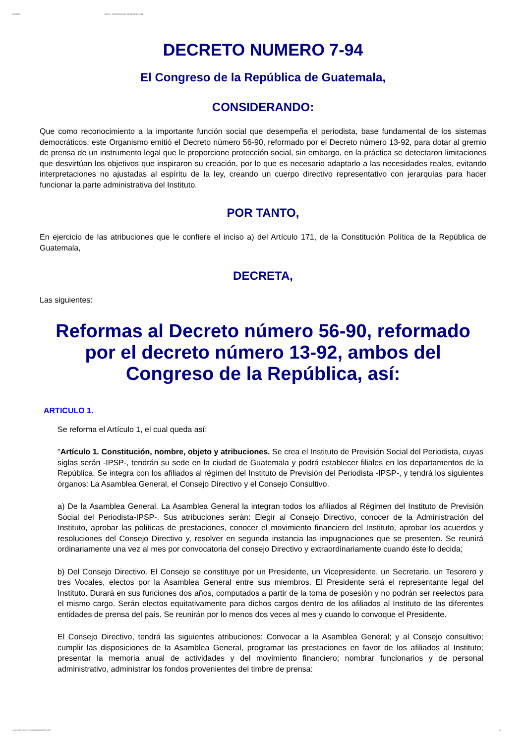20/09/12 INFILE - DECRETO DEL CONGRESO 7-94
DECRETO NUMERO 7-94
El Congreso de la República de Guatemala,
CONSIDERANDO:
Que como reconocimiento a la importante función social que desempeña el periodista, base fundamental de los sistemas democráticos, este Organismo emitió el Decreto número 56-90, reformado por el Decreto número 13-92, para dotar al gremio de prensa de un instrumento legal que le proporcione protección social, sin embargo, en la práctica se detectaron limitaciones que desvirtúan los objetivos que inspiraron su creación, por lo que es necesario adaptarlo a las necesidades reales, evitando interpretaciones no ajustadas al espíritu de la ley, creando un cuerpo directivo representativo con jerarquías para hacer funcionar la parte administrativa del Instituto.
POR TANTO,
En ejercicio de las atribuciones que le confiere el inciso a) del Artículo 171, de la Constitución Política de la República de Guatemala,
DECRETA,
Las siguientes:
Reformas al Decreto número 56-90, reformado por el decreto número 13-92, ambos del Congreso de la República, así:
ARTICULO 1.
Se reforma el Artículo 1, el cual queda así:
"Artículo 1. Constitución, nombre, objeto y atribuciones. Se crea el Instituto de Previsión Social del Periodista, cuyas siglas serán -IPSP-, tendrán su sede en la ciudad de Guatemala y podrá establecer filiales en los departamentos de la República. Se integra con los afiliados al régimen del Instituto de Previsión del Periodista -IPSP-, y tendrá los siguientes órganos: La Asamblea General, el Consejo Directivo y el Consejo Consultivo.
a) De la Asamblea General. La Asamblea General la integran todos los afiliados al Régimen del Instituto de Previsión Social del Periodista-IPSP-. Sus atribuciones serán: Elegir al Consejo Directivo, conocer de la Administración del Instituto, aprobar las políticas de prestaciones, conocer el movimiento financiero del Instituto, aprobar los acuerdos y resoluciones del Consejo Directivo y, resolver en segunda instancia las impugnaciones que se presenten. Se reunirá ordinariamente una vez al mes por convocatoria del consejo Directivo y extraordinariamente cuando éste lo decida;
b) Del Consejo Directivo. El Consejo se constituye por un Presidente, un Vicepresidente, un Secretario, un Tesorero y tres Vocales, electos por la Asamblea General entre sus miembros. El Presidente será el representante legal del Instituto. Durará en sus funciones dos años, computados a partir de la toma de posesión y no podrán ser reelectos para el mismo cargo. Serán electos equitativamente para dichos cargos dentro de los afiliados al Instituto de las diferentes entidades de prensa del país. Se reunirán por lo menos dos veces al mes y cuando lo convoque el Presidente.
El Consejo Directivo, tendrá las siguientes atribuciones: Convocar a la Asamblea General; y al Consejo consultivo; cumplir las disposiciones de la Asamblea General, programar las prestaciones en favor de los afiliados al Instituto; presentar la memoria anual de actividades y del movimiento financiero; nombrar funcionarios y de personal administrativo, administrar los fondos provenientes del timbre de prensa:
www.infile.com/leyes/visualizador/index.php 1/4